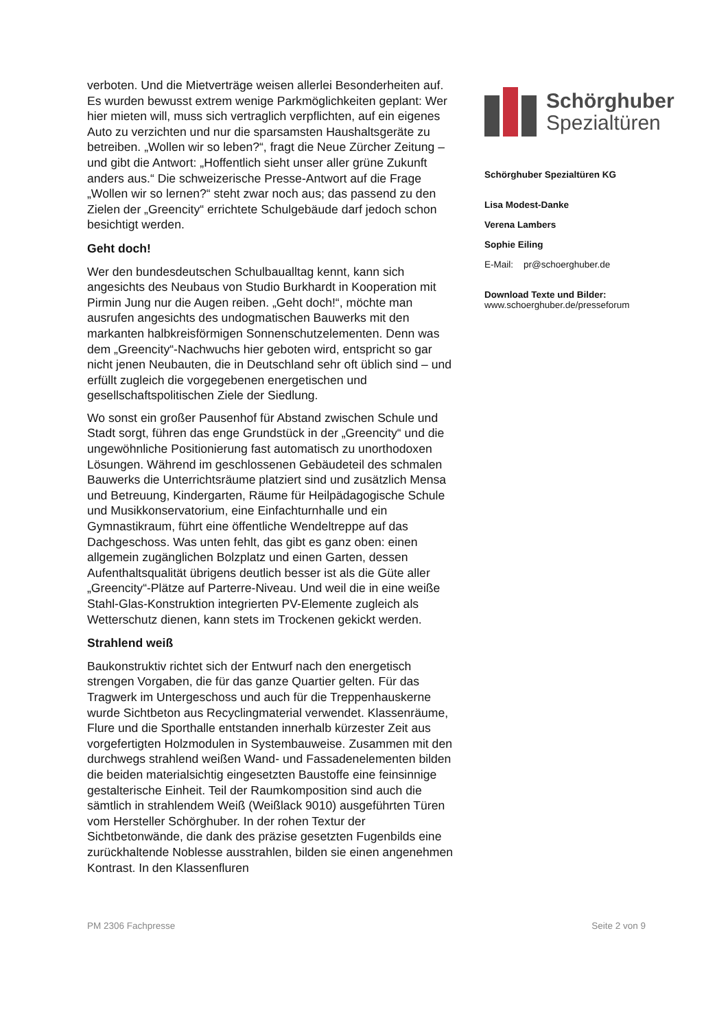verboten. Und die Mietverträge weisen allerlei Besonderheiten auf. Es wurden bewusst extrem wenige Parkmöglichkeiten geplant: Wer hier mieten will, muss sich vertraglich verpflichten, auf ein eigenes Auto zu verzichten und nur die sparsamsten Haushaltsgeräte zu betreiben. „Wollen wir so leben?“, fragt die Neue Zürcher Zeitung – und gibt die Antwort: „Hoffentlich sieht unser aller grüne Zukunft anders aus.“ Die schweizerische Presse-Antwort auf die Frage „Wollen wir so lernen?“ steht zwar noch aus; das passend zu den Zielen der „Greencity“ errichtete Schulgebäude darf jedoch schon besichtigt werden.
Geht doch!
Wer den bundesdeutschen Schulbaualltag kennt, kann sich angesichts des Neubaus von Studio Burkhardt in Kooperation mit Pirmin Jung nur die Augen reiben. „Geht doch!“, möchte man ausrufen angesichts des undogmatischen Bauwerks mit den markanten halbkreisförmigen Sonnenschutzelementen. Denn was dem „Greencity“-Nachwuchs hier geboten wird, entspricht so gar nicht jenen Neubauten, die in Deutschland sehr oft üblich sind – und erfüllt zugleich die vorgegebenen energetischen und gesellschaftspolitischen Ziele der Siedlung.
Wo sonst ein großer Pausenhof für Abstand zwischen Schule und Stadt sorgt, führen das enge Grundstück in der „Greencity“ und die ungewöhnliche Positionierung fast automatisch zu unorthodoxen Lösungen. Während im geschlossenen Gebäudeteil des schmalen Bauwerks die Unterrichtsräume platziert sind und zusätzlich Mensa und Betreuung, Kindergarten, Räume für Heilpädagogische Schule und Musikkonservatorium, eine Einfachturnhalle und ein Gymnastikraum, führt eine öffentliche Wendeltreppe auf das Dachgeschoss. Was unten fehlt, das gibt es ganz oben: einen allgemein zugänglichen Bolzplatz und einen Garten, dessen Aufenthaltsqualität übrigens deutlich besser ist als die Güte aller „Greencity“-Plätze auf Parterre-Niveau. Und weil die in eine weiße Stahl-Glas-Konstruktion integrierten PV-Elemente zugleich als Wetterschutz dienen, kann stets im Trockenen gekickt werden.
Strahlend weiß
Baukonstruktiv richtet sich der Entwurf nach den energetisch strengen Vorgaben, die für das ganze Quartier gelten. Für das Tragwerk im Untergeschoss und auch für die Treppenhauskerne wurde Sichtbeton aus Recyclingmaterial verwendet. Klassenräume, Flure und die Sporthalle entstanden innerhalb kürzester Zeit aus vorgefertigten Holzmodulen in Systembauweise. Zusammen mit den durchwegs strahlend weißen Wand- und Fassadenelementen bilden die beiden materialsichtig eingesetzten Baustoffe eine feinsinnige gestalterische Einheit. Teil der Raumkomposition sind auch die sämtlich in strahlendem Weiß (Weißlack 9010) ausgeführten Türen vom Hersteller Schörghuber. In der rohen Textur der Sichtbetonwände, die dank des präzise gesetzten Fugenbilds eine zurückhaltende Noblesse ausstrahlen, bilden sie einen angenehmen Kontrast. In den Klassenfluren
Schörghuber
Spezialtüren
Schörghuber Spezialtüren KG
Lisa Modest-Danke
Verena Lambers
Sophie Eiling
E-Mail: pr@schoerghuber.de
Download Texte und Bilder:
www.schoerghuber.de/presseforum
PM 2306 Fachpresse Seite 2 von 9